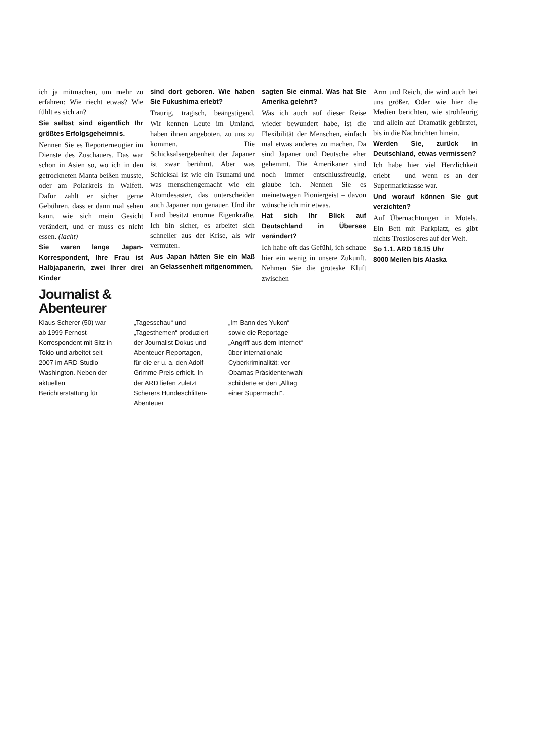ich ja mitmachen, um mehr zu erfahren: Wie riecht etwas? Wie fühlt es sich an?
Sie selbst sind eigentlich Ihr größtes Erfolgsgeheimnis.
Nennen Sie es Reporterneugier im Dienste des Zuschauers. Das war schon in Asien so, wo ich in den getrockneten Manta beißen musste, oder am Polarkreis in Walfett. Dafür zahlt er sicher gerne Gebühren, dass er dann mal sehen kann, wie sich mein Gesicht verändert, und er muss es nicht essen. (lacht)
Sie waren lange Japan-Korrespondent, Ihre Frau ist Halbjapanerin, zwei Ihrer drei Kinder
sind dort geboren. Wie haben Sie Fukushima erlebt?
Traurig, tragisch, beängstigend. Wir kennen Leute im Umland, haben ihnen angeboten, zu uns zu kommen. Die Schicksalsergebenheit der Japaner ist zwar berühmt. Aber was Schicksal ist wie ein Tsunami und was menschengemacht wie ein Atomdesaster, das unterscheiden auch Japaner nun genauer. Und ihr Land besitzt enorme Eigenkräfte. Ich bin sicher, es arbeitet sich schneller aus der Krise, als wir vermuten.
Aus Japan hätten Sie ein Maß an Gelassenheit mitgenommen,
sagten Sie einmal. Was hat Sie Amerika gelehrt?
Was ich auch auf dieser Reise wieder bewundert habe, ist die Flexibilität der Menschen, einfach mal etwas anderes zu machen. Da sind Japaner und Deutsche eher gehemmt. Die Amerikaner sind noch immer entschlussfreudig, glaube ich. Nennen Sie es meinetwegen Pioniergeist – davon wünsche ich mir etwas.
Hat sich Ihr Blick auf Deutschland in Übersee verändert?
Ich habe oft das Gefühl, ich schaue hier ein wenig in unsere Zukunft. Nehmen Sie die groteske Kluft zwischen
Arm und Reich, die wird auch bei uns größer. Oder wie hier die Medien berichten, wie strohfeurig und allein auf Dramatik gebürstet, bis in die Nachrichten hinein.
Werden Sie, zurück in Deutschland, etwas vermissen?
Ich habe hier viel Herzlichkeit erlebt – und wenn es an der Supermarktkasse war.
Und worauf können Sie gut verzichten?
Auf Übernachtungen in Motels. Ein Bett mit Parkplatz, es gibt nichts Trostloseres auf der Welt.
So 1.1. ARD 18.15 Uhr
8000 Meilen bis Alaska
Journalist &
Abenteurer
Klaus Scherer (50) war ab 1999 Fernost-Korrespondent mit Sitz in Tokio und arbeitet seit 2007 im ARD-Studio Washington. Neben der aktuellen Berichterstattung für
„Tagesschau“ und „Tagesthemen“ produziert der Journalist Dokus und Abenteuer-Reportagen, für die er u. a. den Adolf-Grimme-Preis erhielt. In der ARD liefen zuletzt Scherers Hundeschlitten-Abenteuer
„Im Bann des Yukon“ sowie die Reportage „Angriff aus dem Internet“ über internationale Cyberkriminalität; vor Obamas Präsidentenwahl schilderte er den „Alltag einer Supermacht“.